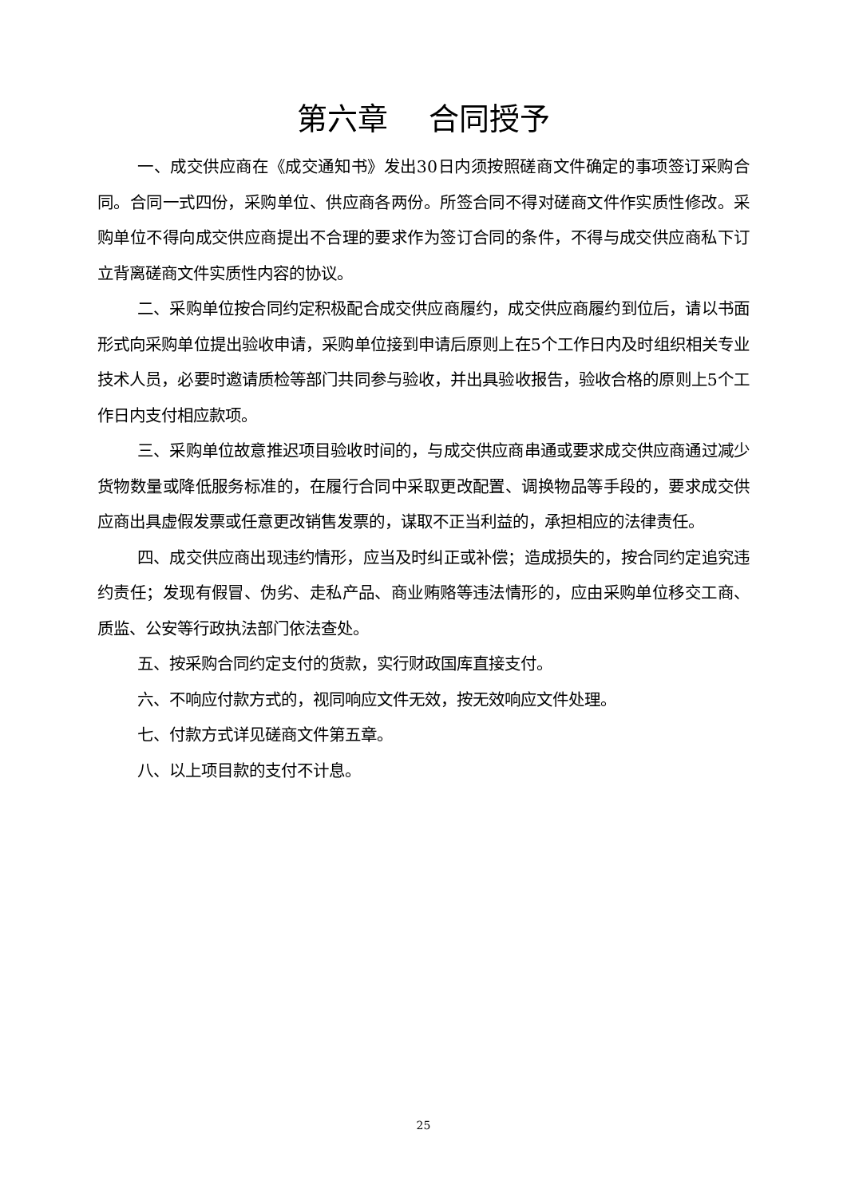第六章　 合同授予
一、成交供应商在《成交通知书》发出30日内须按照磋商文件确定的事项签订采购合同。合同一式四份，采购单位、供应商各两份。所签合同不得对磋商文件作实质性修改。采购单位不得向成交供应商提出不合理的要求作为签订合同的条件，不得与成交供应商私下订立背离磋商文件实质性内容的协议。
二、采购单位按合同约定积极配合成交供应商履约，成交供应商履约到位后，请以书面形式向采购单位提出验收申请，采购单位接到申请后原则上在5个工作日内及时组织相关专业技术人员，必要时邀请质检等部门共同参与验收，并出具验收报告，验收合格的原则上5个工作日内支付相应款项。
三、采购单位故意推迟项目验收时间的，与成交供应商串通或要求成交供应商通过减少货物数量或降低服务标准的，在履行合同中采取更改配置、调换物品等手段的，要求成交供应商出具虚假发票或任意更改销售发票的，谋取不正当利益的，承担相应的法律责任。
四、成交供应商出现违约情形，应当及时纠正或补偿；造成损失的，按合同约定追究违约责任；发现有假冒、伪劣、走私产品、商业贿赂等违法情形的，应由采购单位移交工商、质监、公安等行政执法部门依法查处。
五、按采购合同约定支付的货款，实行财政国库直接支付。
六、不响应付款方式的，视同响应文件无效，按无效响应文件处理。
七、付款方式详见磋商文件第五章。
八、以上项目款的支付不计息。
25